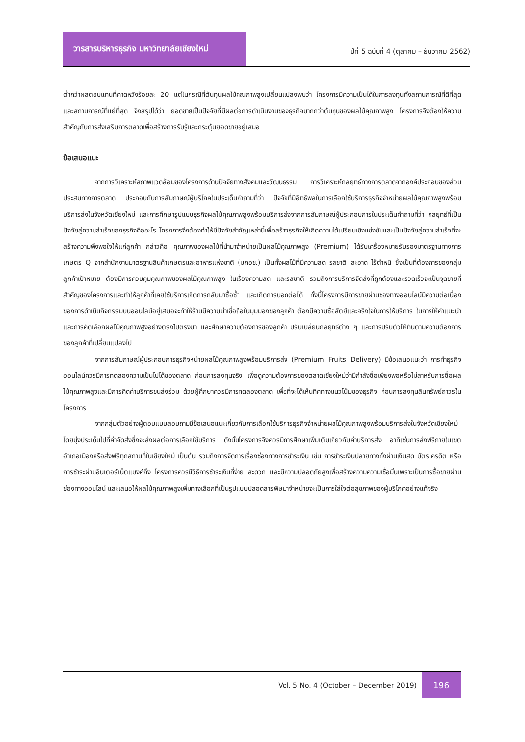วารสารบริหารธุรกิจ มหาวิทยาลัยเชียงใหม่
ปีที่ 5 ฉบับที่ 4 (ตุลาคม – ธันวาคม 2562)
ต่ำกว่าผลตอบแทนที่คาดหวังร้อยละ 20 แต่ในกรณีที่ต้นทุนผลไม้คุณภาพสูงเปลี่ยนแปลงพบว่า โครงการมีความเป็นได้ในการลงทุนทั้งสถานการณ์ที่ดีที่สุดและสถานการณ์ที่แย่ที่สุด จึงสรุปได้ว่า ยอดขายเป็นปัจจัยที่มีผลต่อการดำเนินงานของธุรกิจมากกว่าต้นทุนของผลไม้คุณภาพสูง โครงการจึงต้องให้ความสำคัญกับการส่งเสริมการตลาดเพื่อสร้างการรับรู้และกระตุ้นยอดขายอยู่เสมอ
ข้อเสนอแนะ
จากการวิเคราะห์สภาพแวดล้อมของโครงการด้านปัจจัยทางสังคมและวัฒนธรรม การวิเคราะห์กลยุทธ์ทางการตลาดจากองค์ประกอบของส่วนประสมทางการตลาด ประกอบกับการสัมภาษณ์ผู้บริโภคในประเด็นคำถามที่ว่า ปัจจัยที่มีอิทธิพลในการเลือกใช้บริการธุรกิจจำหน่ายผลไม้คุณภาพสูงพร้อมบริการส่งในจังหวัดเชียงใหม่ และการศึกษารูปแบบธุรกิจผลไม้คุณภาพสูงพร้อมบริการส่งจากการสัมภาษณ์ผู้ประกอบการในประเด็นคำถามที่ว่า กลยุทธ์ที่เป็นปัจจัยสู่ความสำเร็จของธุรกิจคืออะไร โครงการจึงต้องทำให้มีปัจจัยสำคัญเหล่านี้เพื่อสร้างธุรกิจให้เกิดความได้เปรียบเชิงแข่งขันและเป็นปัจจัยสู่ความสำเร็จที่จะสร้างความพึงพอใจให้แก่ลูกค้า กล่าวคือ คุณภาพของผลไม้ที่นำมาจำหน่ายเป็นผลไม้คุณภาพสูง (Premium) ได้รับเครื่องหมายรับรองมาตรฐานทางการเกษตร Q จากสำนักงานมาตรฐานสินค้าเกษตรและอาหารแห่งชาติ (มกอช.) เป็นทั้งผลไม้ที่มีความสด รสชาติ สะอาด ไร้ตำหนิ ซึ่งเป็นที่ต้องการของกลุ่มลูกค้าเป้าหมาย ต้องมีการควบคุมคุณภาพของผลไม้คุณภาพสูง ในเรื่องความสด และรสชาติ รวมถึงการบริการจัดส่งที่ถูกต้องและรวดเร็วจะเป็นจุดขายที่สำคัญของโครงการและทำให้ลูกค้าที่เคยใช้บริการเกิดการกลับมาซื้อซ้ำ และเกิดการบอกต่อได้ ทั้งนี้โครงการมีการขายผ่านช่องทางออนไลน์มีความต่อเนื่องของการดำเนินกิจกรรมบนออนไลน์อยู่เสมอจะทำให้ร้านมีความน่าเชื่อถือในมุมมองของลูกค้า ต้องมีความซื่อสัตย์และจริงใจในการให้บริการ ในการให้คำแนะนำ และการคัดเลือกผลไม้คุณภาพสูงอย่างตรงไปตรงมา และศึกษาความต้องการของลูกค้า ปรับเปลี่ยนกลยุทธ์ต่าง ๆ และการปรับตัวให้ทันตามความต้องการของลูกค้าที่เปลี่ยนแปลงไป
จากการสัมภาษณ์ผู้ประกอบการธุรกิจหน่ายผลไม้คุณภาพสูงพร้อมบริการส่ง (Premium Fruits Delivery) มีข้อเสนอแนะว่า การทำธุรกิจออนไลน์ควรมีการทดลองความเป็นไปได้ของตลาด ก่อนการลงทุนจริง เพื่อดูความต้องการของตลาดเชียงใหม่ว่ามีกำลังซื้อเพียงพอหรือไม่สาหรับการซื้อผลไม้คุณภาพสูงและมีการคิดค่าบริการขนส่งร่วม ด้วยผู้ศึกษาควรมีการทดลองตลาด เพื่อที่จะได้เห็นทิศทางแนวโน้มของธุรกิจ ก่อนการลงทุนสินทรัพย์ถาวรในโครงการ
จากกลุ่มตัวอย่างผู้ตอบแบบสอบถามมีข้อเสนอแนะเกี่ยวกับการเลือกใช้บริการธุรกิจจำหน่ายผลไม้คุณภาพสูงพร้อมบริการส่งในจังหวัดเชียงใหม่ โดยมุ่งประเด็นไปที่ค่าจัดส่งซึ่งจะส่งผลต่อการเลือกใช้บริการ ดังนั้นโครงการจึงควรมีการศึกษาเพิ่มเติมเกี่ยวกับค่าบริการส่ง อาทิเช่นการส่งฟรีภายในเขตอำเภอเมืองหรือส่งฟรีทุกสถานที่ในเชียงใหม่ เป็นต้น รวมถึงการจัดการเรื่องช่องทางการชำระเงิน เช่น การชำระเงินปลายทางทั้งผ่านเงินสด บัตรเครดิต หรือการชำระผ่านอินเตอร์เน็ตแบงค์กิ้ง โครงการควรมีวิธีการชำระเงินที่ง่าย สะดวก และมีความปลอดภัยสูงเพื่อสร้างความความเชื่อมั่นเพราะเป็นการซื้อขายผ่านช่องทางออนไลน์ และเสนอให้ผลไม้คุณภาพสูงเพิ่มทางเลือกที่เป็นรูปแบบปลอดสารพิษมาจำหน่ายจะเป็นการใส่ใจต่อสุขภาพของผู้บริโภคอย่างแท้จริง
Vol. 5 No. 4 (October – December 2019) 196